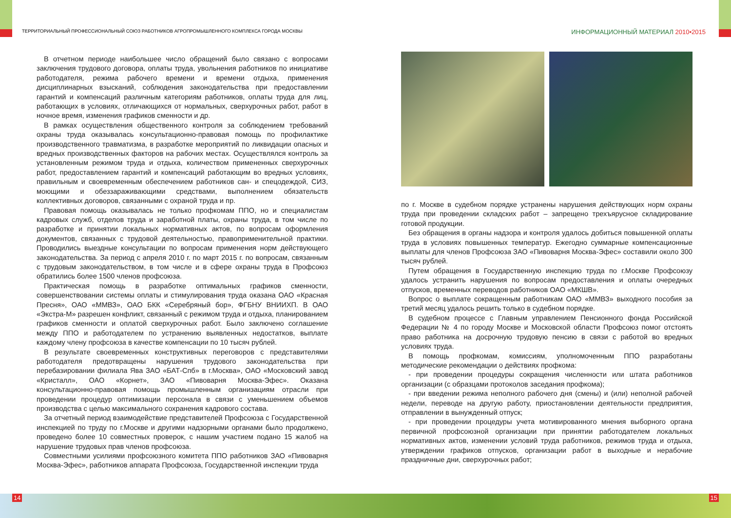ТЕРРИТОРИАЛЬНЫЙ ПРОФЕССИОНАЛЬНЫЙ СОЮЗ РАБОТНИКОВ АГРОПРОМЫШЛЕННОГО КОМПЛЕКСА ГОРОДА МОСКВЫ
ИНФОРМАЦИОННЫЙ МАТЕРИАЛ 2010•2015
В отчетном периоде наибольшее число обращений было связано с вопросами заключения трудового договора, оплаты труда, увольнения работников по инициативе работодателя, режима рабочего времени и времени отдыха, применения дисциплинарных взысканий, соблюдения законодательства при предоставлении гарантий и компенсаций различным категориям работников, оплаты труда для лиц, работающих в условиях, отличающихся от нормальных, сверхурочных работ, работ в ночное время, изменения графиков сменности и др.
В рамках осуществления общественного контроля за соблюдением требований охраны труда оказывалась консультационно-правовая помощь по профилактике производственного травматизма, в разработке мероприятий по ликвидации опасных и вредных производственных факторов на рабочих местах. Осуществлялся контроль за установленным режимом труда и отдыха, количеством примененных сверхурочных работ, предоставлением гарантий и компенсаций работающим во вредных условиях, правильным и своевременным обеспечением работников сан- и спецодеждой, СИЗ, моющими и обеззараживающими средствами, выполнением обязательств коллективных договоров, связанными с охраной труда и пр.
Правовая помощь оказывалась не только профкомам ППО, но и специалистам кадровых служб, отделов труда и заработной платы, охраны труда, в том числе по разработке и принятии локальных нормативных актов, по вопросам оформления документов, связанных с трудовой деятельностью, правоприменительной практики. Проводились выездные консультации по вопросам применения норм действующего законодательства. За период с апреля 2010 г. по март 2015 г. по вопросам, связанным с трудовым законодательством, в том числе и в сфере охраны труда в Профсоюз обратились более 1500 членов профсоюза.
Практическая помощь в разработке оптимальных графиков сменности, совершенствовании системы оплаты и стимулирования труда оказана ОАО «Красная Пресня», ОАО «ММВЗ», ОАО БКК «Серебряный бор», ФГБНУ ВНИИХП. В ОАО «Экстра-М» разрешен конфликт, связанный с режимом труда и отдыха, планированием графиков сменности и оплатой сверхурочных работ. Было заключено соглашение между ППО и работодателем по устранению выявленных недостатков, выплате каждому члену профсоюза в качестве компенсации по 10 тысяч рублей.
В результате своевременных конструктивных переговоров с представителями работодателя предотвращены нарушения трудового законодательства при перебазировании филиала Ява ЗАО «БАТ-Спб» в г.Москва», ОАО «Московский завод «Кристалл», ОАО «Корнет», ЗАО «Пивоварня Москва-Эфес». Оказана консультационно-правовая помощь промышленным организациям отрасли при проведении процедур оптимизации персонала в связи с уменьшением объемов производства с целью максимального сохранения кадрового состава.
За отчетный период взаимодействие представителей Профсоюза с Государственной инспекцией по труду по г.Москве и другими надзорными органами было продолжено, проведено более 10 совместных проверок, с нашим участием подано 15 жалоб на нарушение трудовых прав членов профсоюза.
Совместными усилиями профсоюзного комитета ППО работников ЗАО «Пивоварня Москва-Эфес», работников аппарата Профсоюза, Государственной инспекции труда
по г. Москве в судебном порядке устранены нарушения действующих норм охраны труда при проведении складских работ – запрещено трехъярусное складирование готовой продукции.
Без обращения в органы надзора и контроля удалось добиться повышенной оплаты труда в условиях повышенных температур. Ежегодно суммарные компенсационные выплаты для членов Профсоюза ЗАО «Пивоварня Москва-Эфес» составили около 300 тысяч рублей.
Путем обращения в Государственную инспекцию труда по г.Москве Профсоюзу удалось устранить нарушения по вопросам предоставления и оплаты очередных отпусков, временных переводов работников ОАО «МКШВ».
Вопрос о выплате сокращенным работникам ОАО «ММВЗ» выходного пособия за третий месяц удалось решить только в судебном порядке.
В судебном процессе с Главным управлением Пенсионного фонда Российской Федерации № 4 по городу Москве и Московской области Профсоюз помог отстоять право работника на досрочную трудовую пенсию в связи с работой во вредных условиях труда.
В помощь профкомам, комиссиям, уполномоченным ППО разработаны методические рекомендации о действиях профкома:
- при проведении процедуры сокращения численности или штата работников организации (с образцами протоколов заседания профкома);
- при введении режима неполного рабочего дня (смены) и (или) неполной рабочей недели, переводе на другую работу, приостановлении деятельности предприятия, отправлении в вынужденный отпуск;
- при проведении процедуры учета мотивированного мнения выборного органа первичной профсоюзной организации при принятии работодателем локальных нормативных актов, изменении условий труда работников, режимов труда и отдыха, утверждении графиков отпусков, организации работ в выходные и нерабочие праздничные дни, сверхурочных работ;
14 15